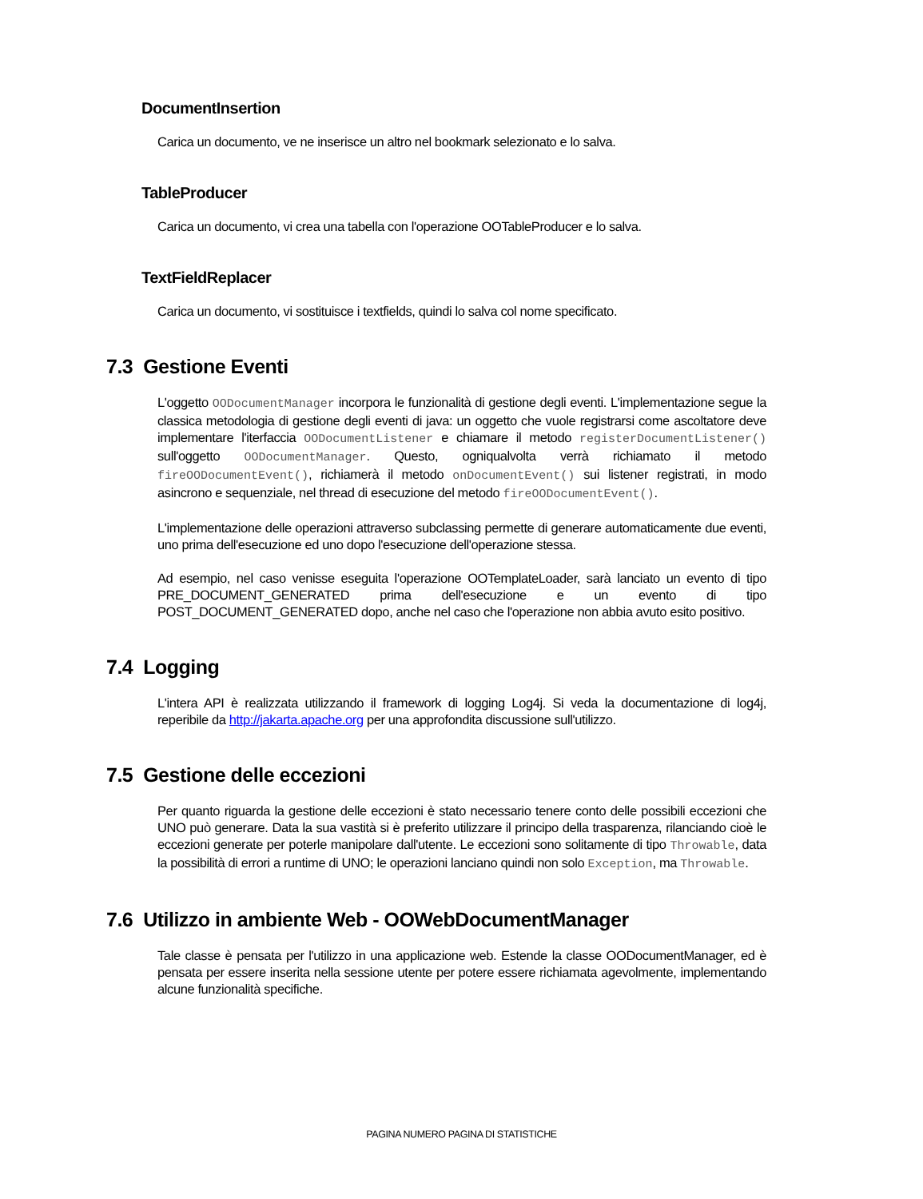DocumentInsertion
Carica un documento, ve ne inserisce un altro nel bookmark selezionato e lo salva.
TableProducer
Carica un documento, vi crea una tabella con l'operazione OOTableProducer e lo salva.
TextFieldReplacer
Carica un documento, vi sostituisce i textfields, quindi lo salva col nome specificato.
7.3 Gestione Eventi
L'oggetto OODocumentManager incorpora le funzionalità di gestione degli eventi. L'implementazione segue la classica metodologia di gestione degli eventi di java: un oggetto che vuole registrarsi come ascoltatore deve implementare l'iterfaccia OODocumentListener e chiamare il metodo registerDocumentListener() sull'oggetto OODocumentManager. Questo, ogniqualvolta verrà richiamato il metodo fireOODocumentEvent(), richiamerà il metodo onDocumentEvent() sui listener registrati, in modo asincrono e sequenziale, nel thread di esecuzione del metodo fireOODocumentEvent().
L'implementazione delle operazioni attraverso subclassing permette di generare automaticamente due eventi, uno prima dell'esecuzione ed uno dopo l'esecuzione dell'operazione stessa.
Ad esempio, nel caso venisse eseguita l'operazione OOTemplateLoader, sarà lanciato un evento di tipo PRE_DOCUMENT_GENERATED prima dell'esecuzione e un evento di tipo POST_DOCUMENT_GENERATED dopo, anche nel caso che l'operazione non abbia avuto esito positivo.
7.4 Logging
L'intera API è realizzata utilizzando il framework di logging Log4j. Si veda la documentazione di log4j, reperibile da http://jakarta.apache.org per una approfondita discussione sull'utilizzo.
7.5 Gestione delle eccezioni
Per quanto riguarda la gestione delle eccezioni è stato necessario tenere conto delle possibili eccezioni che UNO può generare. Data la sua vastità si è preferito utilizzare il principo della trasparenza, rilanciando cioè le eccezioni generate per poterle manipolare dall'utente. Le eccezioni sono solitamente di tipo Throwable, data la possibilità di errori a runtime di UNO; le operazioni lanciano quindi non solo Exception, ma Throwable.
7.6 Utilizzo in ambiente Web - OOWebDocumentManager
Tale classe è pensata per l'utilizzo in una applicazione web. Estende la classe OODocumentManager, ed è pensata per essere inserita nella sessione utente per potere essere richiamata agevolmente, implementando alcune funzionalità specifiche.
PAGINA NUMERO PAGINA DI STATISTICHE